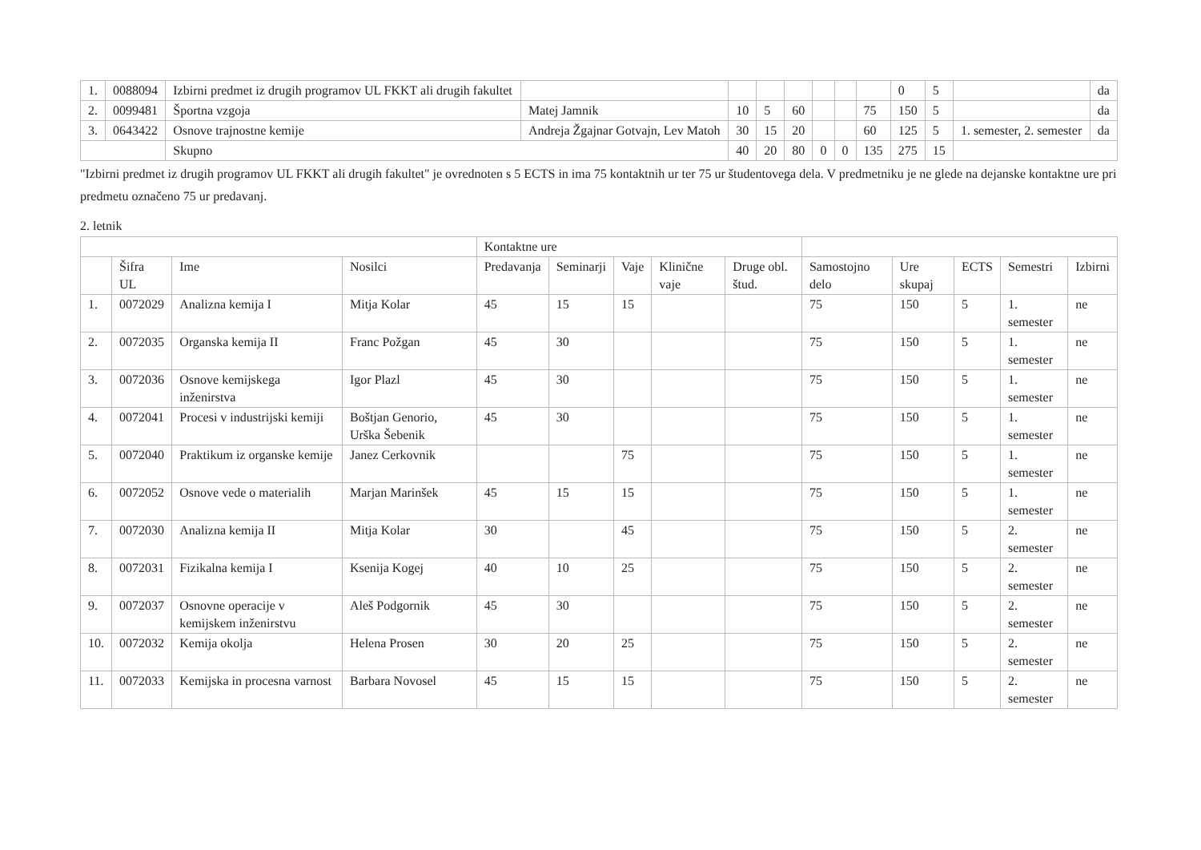| 1. | 0088094 | Izbirni predmet iz drugih programov UL FKKT ali drugih fakultet | | | | | | | | 0 | 5 | | da |
| 2. | 0099481 | Športna vzgoja | Matej Jamnik | 10 | 5 | 60 | | | 75 | 150 | 5 | | da |
| 3. | 0643422 | Osnove trajnostne kemije | Andreja Žgajnar Gotvajn, Lev Matoh | 30 | 15 | 20 | | | 60 | 125 | 5 | 1. semester, 2. semester | da |
| | | Skupno | | 40 | 20 | 80 | 0 | 0 | 135 | 275 | 15 | | |
"Izbirni predmet iz drugih programov UL FKKT ali drugih fakultet" je ovrednoten s 5 ECTS in ima 75 kontaktnih ur ter 75 ur študentovega dela. V predmetniku je ne glede na dejanske kontaktne ure pri predmetu označeno 75 ur predavanj.
2. letnik
| | | | | Kontaktne ure | | | | | | | | | |
| --- | --- | --- | --- | --- | --- | --- | --- | --- | --- | --- | --- | --- | --- |
| | Šifra UL | Ime | Nosilci | Predavanja | Seminarji | Vaje | Klinične vaje | Druge obl. štud. | Samostojno delo | Ure skupaj | ECTS | Semestri | Izbirni |
| 1. | 0072029 | Analizna kemija I | Mitja Kolar | 45 | 15 | 15 | | | 75 | 150 | 5 | 1. semester | ne |
| 2. | 0072035 | Organska kemija II | Franc Požgan | 45 | 30 | | | | 75 | 150 | 5 | 1. semester | ne |
| 3. | 0072036 | Osnove kemijskega inženirstva | Igor Plazl | 45 | 30 | | | | 75 | 150 | 5 | 1. semester | ne |
| 4. | 0072041 | Procesi v industrijski kemiji | Boštjan Genorio, Urška Šebenik | 45 | 30 | | | | 75 | 150 | 5 | 1. semester | ne |
| 5. | 0072040 | Praktikum iz organske kemije | Janez Cerkovnik | | | 75 | | | 75 | 150 | 5 | 1. semester | ne |
| 6. | 0072052 | Osnove vede o materialih | Marjan Marinšek | 45 | 15 | 15 | | | 75 | 150 | 5 | 1. semester | ne |
| 7. | 0072030 | Analizna kemija II | Mitja Kolar | 30 | | 45 | | | 75 | 150 | 5 | 2. semester | ne |
| 8. | 0072031 | Fizikalna kemija I | Ksenija Kogej | 40 | 10 | 25 | | | 75 | 150 | 5 | 2. semester | ne |
| 9. | 0072037 | Osnovne operacije v kemijskem inženirstvu | Aleš Podgornik | 45 | 30 | | | | 75 | 150 | 5 | 2. semester | ne |
| 10. | 0072032 | Kemija okolja | Helena Prosen | 30 | 20 | 25 | | | 75 | 150 | 5 | 2. semester | ne |
| 11. | 0072033 | Kemijska in procesna varnost | Barbara Novosel | 45 | 15 | 15 | | | 75 | 150 | 5 | 2. semester | ne |